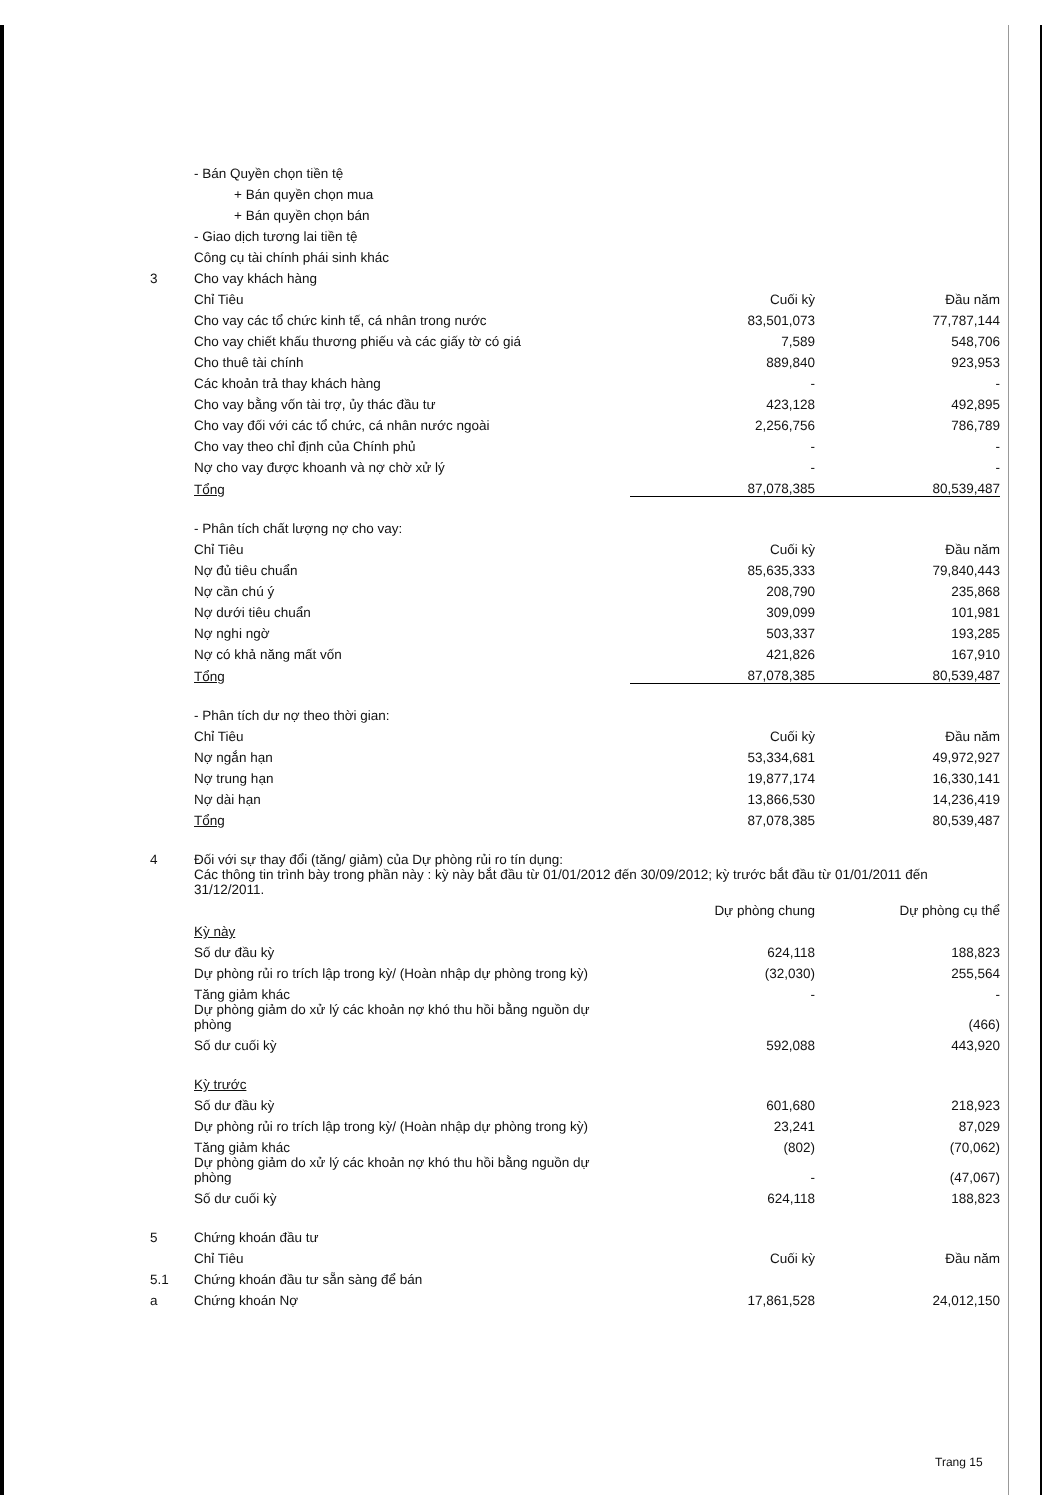| | - Bán Quyền chọn tiền tệ | | |
| | + Bán quyền chọn mua | | |
| | + Bán quyền chọn bán | | |
| | - Giao dịch tương lai tiền tệ | | |
| | Công cụ tài chính phái sinh khác | | |
| 3 | Cho vay khách hàng | | |
| | Chỉ Tiêu | Cuối kỳ | Đầu năm |
| | Cho vay các tổ chức kinh tế, cá nhân trong nước | 83,501,073 | 77,787,144 |
| | Cho vay chiết khấu thương phiếu và các giấy tờ có giá | 7,589 | 548,706 |
| | Cho thuê tài chính | 889,840 | 923,953 |
| | Các khoản trả thay khách hàng | - | - |
| | Cho vay bằng vốn tài trợ, ủy thác đầu tư | 423,128 | 492,895 |
| | Cho vay đối với các tổ chức, cá nhân nước ngoài | 2,256,756 | 786,789 |
| | Cho vay theo chỉ định của Chính phủ | - | - |
| | Nợ cho vay được khoanh và nợ chờ xử lý | - | - |
| | Tổng | 87,078,385 | 80,539,487 |
| | - Phân tích chất lượng nợ cho vay: | | |
| | Chỉ Tiêu | Cuối kỳ | Đầu năm |
| | Nợ đủ tiêu chuẩn | 85,635,333 | 79,840,443 |
| | Nợ cần chú ý | 208,790 | 235,868 |
| | Nợ dưới tiêu chuẩn | 309,099 | 101,981 |
| | Nợ nghi ngờ | 503,337 | 193,285 |
| | Nợ có khả năng mất vốn | 421,826 | 167,910 |
| | Tổng | 87,078,385 | 80,539,487 |
| | - Phân tích dư nợ theo thời gian: | | |
| | Chỉ Tiêu | Cuối kỳ | Đầu năm |
| | Nợ ngắn hạn | 53,334,681 | 49,972,927 |
| | Nợ trung hạn | 19,877,174 | 16,330,141 |
| | Nợ dài hạn | 13,866,530 | 14,236,419 |
| | Tổng | 87,078,385 | 80,539,487 |
| 4 | Đối với sự thay đổi (tăng/ giảm) của Dự phòng rủi ro tín dụng: | | |
| | Các thông tin trình bày trong phần này : kỳ này bắt đầu từ 01/01/2012 đến 30/09/2012; kỳ trước bắt đầu từ 01/01/2011 đến 31/12/2011. | | |
| | | Dự phòng chung | Dự phòng cụ thể |
| | Kỳ này | | |
| | Số dư đầu kỳ | 624,118 | 188,823 |
| | Dự phòng rủi ro trích lập trong kỳ/ (Hoàn nhập dự phòng trong kỳ) | (32,030) | 255,564 |
| | Tăng giảm khác | - | - |
| | Dự phòng giảm do xử lý các khoản nợ khó thu hồi bằng nguồn dự phòng | | (466) |
| | Số dư cuối kỳ | 592,088 | 443,920 |
| | Kỳ trước | | |
| | Số dư đầu kỳ | 601,680 | 218,923 |
| | Dự phòng rủi ro trích lập trong kỳ/ (Hoàn nhập dự phòng trong kỳ) | 23,241 | 87,029 |
| | Tăng giảm khác | (802) | (70,062) |
| | Dự phòng giảm do xử lý các khoản nợ khó thu hồi bằng nguồn dự phòng | - | (47,067) |
| | Số dư cuối kỳ | 624,118 | 188,823 |
| 5 | Chứng khoán đầu tư | | |
| | Chỉ Tiêu | Cuối kỳ | Đầu năm |
| 5.1 | Chứng khoán đầu tư sẵn sàng để bán | | |
| a | Chứng khoán Nợ | 17,861,528 | 24,012,150 |
Trang 15